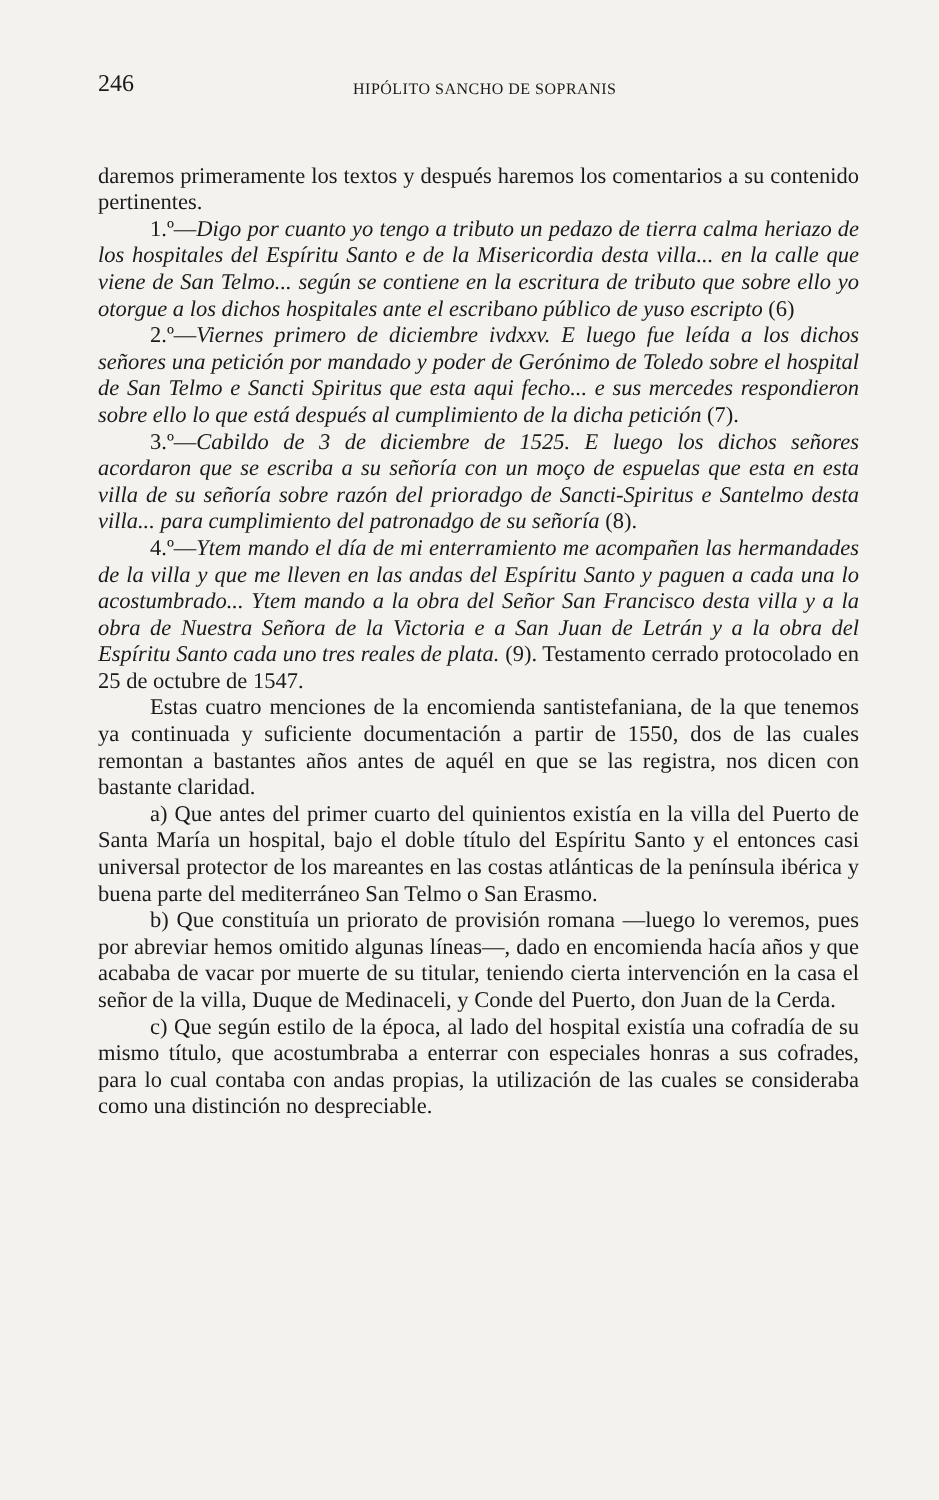246 HIPÓLITO SANCHO DE SOPRANIS
daremos primeramente los textos y después haremos los comentarios a su contenido pertinentes.
1.º—Digo por cuanto yo tengo a tributo un pedazo de tierra calma heriazo de los hospitales del Espíritu Santo e de la Misericordia desta villa... en la calle que viene de San Telmo... según se contiene en la escritura de tributo que sobre ello yo otorgue a los dichos hospitales ante el escribano público de yuso escripto (6)
2.º—Viernes primero de diciembre ivdxxv. E luego fue leída a los dichos señores una petición por mandado y poder de Gerónimo de Toledo sobre el hospital de San Telmo e Sancti Spiritus que esta aqui fecho... e sus mercedes respondieron sobre ello lo que está después al cumplimiento de la dicha petición (7).
3.º—Cabildo de 3 de diciembre de 1525. E luego los dichos señores acordaron que se escriba a su señoría con un moço de espuelas que esta en esta villa de su señoría sobre razón del prioradgo de Sancti-Spiritus e Santelmo desta villa... para cumplimiento del patronadgo de su señoría (8).
4.º—Ytem mando el día de mi enterramiento me acompañen las hermandades de la villa y que me lleven en las andas del Espíritu Santo y paguen a cada una lo acostumbrado... Ytem mando a la obra del Señor San Francisco desta villa y a la obra de Nuestra Señora de la Victoria e a San Juan de Letrán y a la obra del Espíritu Santo cada uno tres reales de plata. (9). Testamento cerrado protocolado en 25 de octubre de 1547.
Estas cuatro menciones de la encomienda santistefaniana, de la que tenemos ya continuada y suficiente documentación a partir de 1550, dos de las cuales remontan a bastantes años antes de aquél en que se las registra, nos dicen con bastante claridad.
a) Que antes del primer cuarto del quinientos existía en la villa del Puerto de Santa María un hospital, bajo el doble título del Espíritu Santo y el entonces casi universal protector de los mareantes en las costas atlánticas de la península ibérica y buena parte del mediterráneo San Telmo o San Erasmo.
b) Que constituía un priorato de provisión romana —luego lo veremos, pues por abreviar hemos omitido algunas líneas—, dado en encomienda hacía años y que acababa de vacar por muerte de su titular, teniendo cierta intervención en la casa el señor de la villa, Duque de Medinaceli, y Conde del Puerto, don Juan de la Cerda.
c) Que según estilo de la época, al lado del hospital existía una cofradía de su mismo título, que acostumbraba a enterrar con especiales honras a sus cofrades, para lo cual contaba con andas propias, la utilización de las cuales se consideraba como una distinción no despreciable.